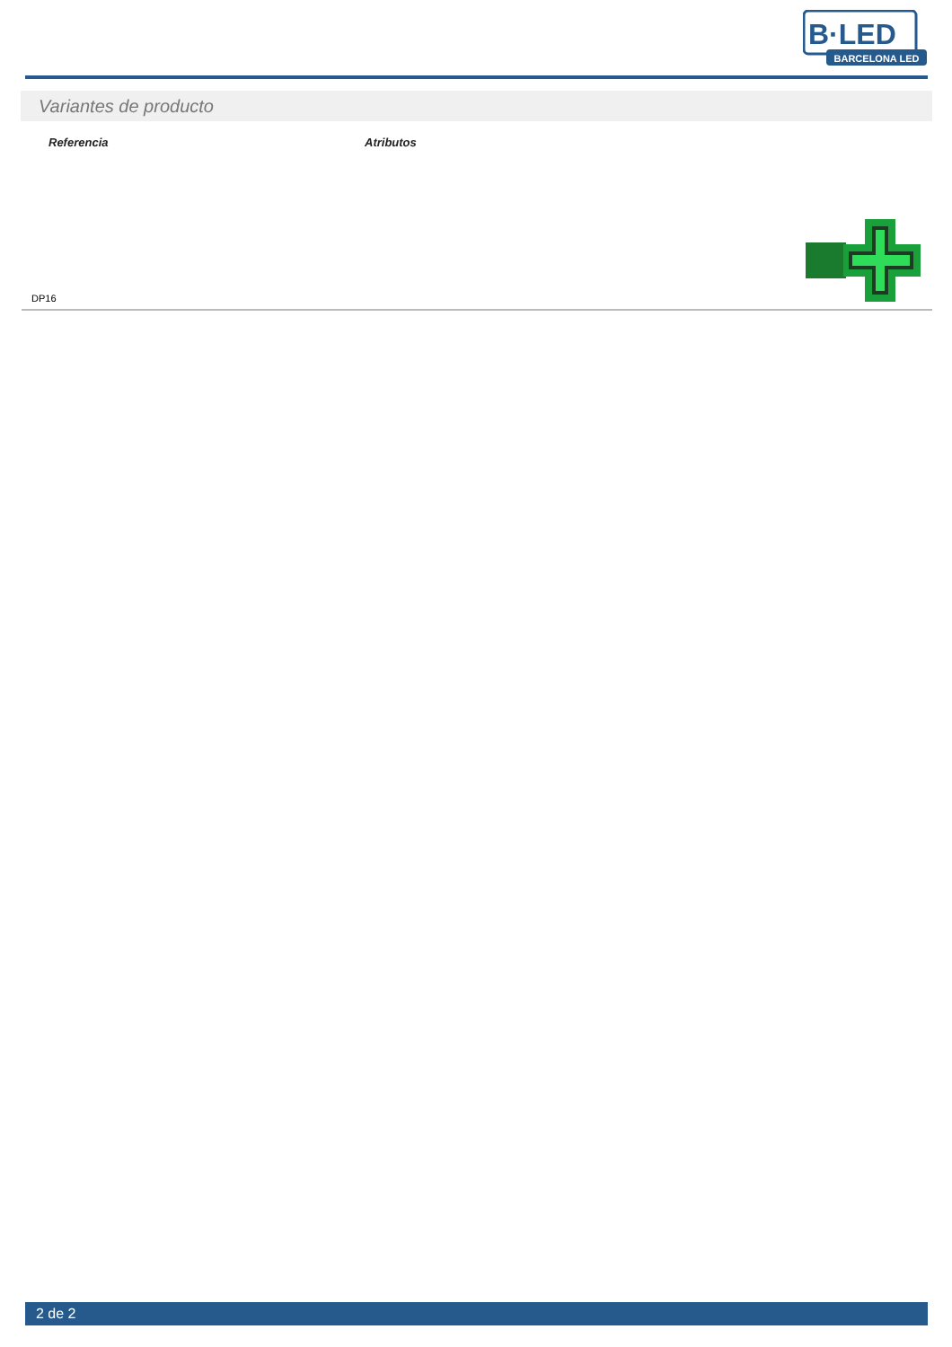BARCELONA LED
B·LED
Variantes de producto
| Referencia | Atributos | |
| --- | --- | --- |
| DP16 | | |
2 de 2